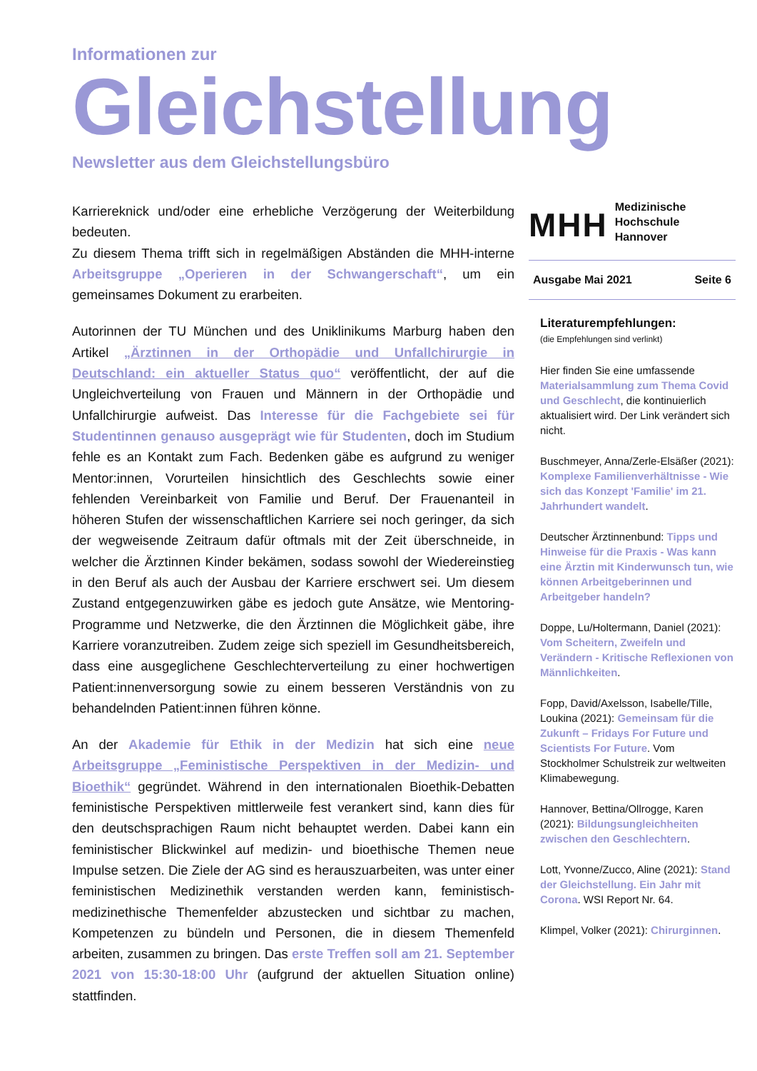Informationen zur
Gleichstellung
Newsletter aus dem Gleichstellungsbüro
Karriereknick und/oder eine erhebliche Verzögerung der Weiterbildung bedeuten.
Zu diesem Thema trifft sich in regelmäßigen Abständen die MHH-interne Arbeitsgruppe „Operieren in der Schwangerschaft“, um ein gemeinsames Dokument zu erarbeiten.
Autorinnen der TU München und des Uniklinikums Marburg haben den Artikel „Ärztinnen in der Orthopädie und Unfallchirurgie in Deutschland: ein aktueller Status quo“ veröffentlicht, der auf die Ungleichverteilung von Frauen und Männern in der Orthopädie und Unfallchirurgie aufweist. Das Interesse für die Fachgebiete sei für Studentinnen genauso ausgeprägt wie für Studenten, doch im Studium fehle es an Kontakt zum Fach. Bedenken gäbe es aufgrund zu weniger Mentor:innen, Vorurteilen hinsichtlich des Geschlechts sowie einer fehlenden Vereinbarkeit von Familie und Beruf. Der Frauenanteil in höheren Stufen der wissenschaftlichen Karriere sei noch geringer, da sich der wegweisende Zeitraum dafür oftmals mit der Zeit überschneide, in welcher die Ärztinnen Kinder bekämen, sodass sowohl der Wiedereinstieg in den Beruf als auch der Ausbau der Karriere erschwert sei. Um diesem Zustand entgegenzuwirken gäbe es jedoch gute Ansätze, wie Mentoring-Programme und Netzwerke, die den Ärztinnen die Möglichkeit gäbe, ihre Karriere voranzutreiben. Zudem zeige sich speziell im Gesundheitsbereich, dass eine ausgeglichene Geschlechterverteilung zu einer hochwertigen Patient:innenversorgung sowie zu einem besseren Verständnis von zu behandelnden Patient:innen führen könne.
An der Akademie für Ethik in der Medizin hat sich eine neue Arbeitsgruppe „Feministische Perspektiven in der Medizin- und Bioethik“ gegründet. Während in den internationalen Bioethik-Debatten feministische Perspektiven mittlerweile fest verankert sind, kann dies für den deutschsprachigen Raum nicht behauptet werden. Dabei kann ein feministischer Blickwinkel auf medizin- und bioethische Themen neue Impulse setzen. Die Ziele der AG sind es herauszuarbeiten, was unter einer feministischen Medizinethik verstanden werden kann, feministisch-medizinethische Themenfelder abzustecken und sichtbar zu machen, Kompetenzen zu bündeln und Personen, die in diesem Themenfeld arbeiten, zusammen zu bringen. Das erste Treffen soll am 21. September 2021 von 15:30-18:00 Uhr (aufgrund der aktuellen Situation online) stattfinden.
MHH
Medizinische Hochschule
Hannover
Ausgabe Mai 2021 Seite 6
Literaturempfehlungen:
(die Empfehlungen sind verlinkt)
Hier finden Sie eine umfassende Materialsammlung zum Thema Covid und Geschlecht, die kontinuierlich aktualisiert wird. Der Link verändert sich nicht.
Buschmeyer, Anna/Zerle-Elsäßer (2021): Komplexe Familienverhältnisse - Wie sich das Konzept 'Familie' im 21. Jahrhundert wandelt.
Deutscher Ärztinnenbund: Tipps und Hinweise für die Praxis - Was kann eine Ärztin mit Kinderwunsch tun, wie können Arbeitgeberinnen und Arbeitgeber handeln?
Doppe, Lu/Holtermann, Daniel (2021): Vom Scheitern, Zweifeln und Verändern - Kritische Reflexionen von Männlichkeiten.
Fopp, David/Axelsson, Isabelle/Tille, Loukina (2021): Gemeinsam für die Zukunft – Fridays For Future und Scientists For Future. Vom Stockholmer Schulstreik zur weltweiten Klimabewegung.
Hannover, Bettina/Ollrogge, Karen (2021): Bildungsungleichheiten zwischen den Geschlechtern.
Lott, Yvonne/Zucco, Aline (2021): Stand der Gleichstellung. Ein Jahr mit Corona. WSI Report Nr. 64.
Klimpel, Volker (2021): Chirurginnen.